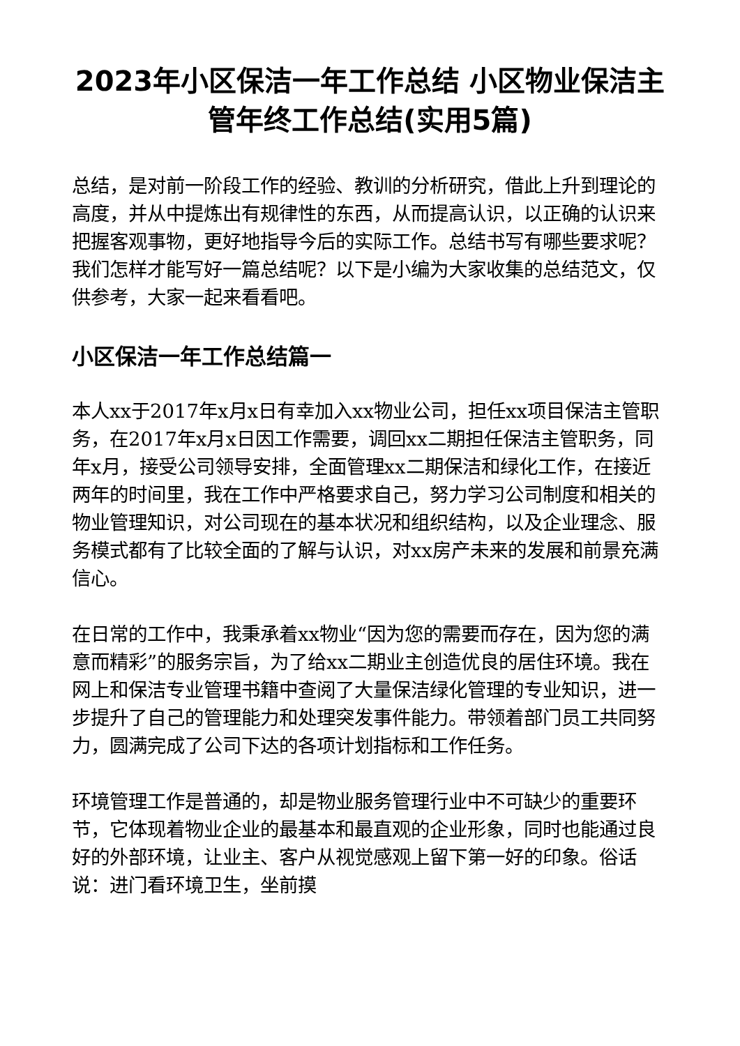2023年小区保洁一年工作总结 小区物业保洁主管年终工作总结(实用5篇)
总结，是对前一阶段工作的经验、教训的分析研究，借此上升到理论的高度，并从中提炼出有规律性的东西，从而提高认识，以正确的认识来把握客观事物，更好地指导今后的实际工作。总结书写有哪些要求呢？我们怎样才能写好一篇总结呢？以下是小编为大家收集的总结范文，仅供参考，大家一起来看看吧。
小区保洁一年工作总结篇一
本人xx于2017年x月x日有幸加入xx物业公司，担任xx项目保洁主管职务，在2017年x月x日因工作需要，调回xx二期担任保洁主管职务，同年x月，接受公司领导安排，全面管理xx二期保洁和绿化工作，在接近两年的时间里，我在工作中严格要求自己，努力学习公司制度和相关的物业管理知识，对公司现在的基本状况和组织结构，以及企业理念、服务模式都有了比较全面的了解与认识，对xx房产未来的发展和前景充满信心。
在日常的工作中，我秉承着xx物业“因为您的需要而存在，因为您的满意而精彩”的服务宗旨，为了给xx二期业主创造优良的居住环境。我在网上和保洁专业管理书籍中查阅了大量保洁绿化管理的专业知识，进一步提升了自己的管理能力和处理突发事件能力。带领着部门员工共同努力，圆满完成了公司下达的各项计划指标和工作任务。
环境管理工作是普通的，却是物业服务管理行业中不可缺少的重要环节，它体现着物业企业的最基本和最直观的企业形象，同时也能通过良好的外部环境，让业主、客户从视觉感观上留下第一好的印象。俗话说：进门看环境卫生，坐前摸